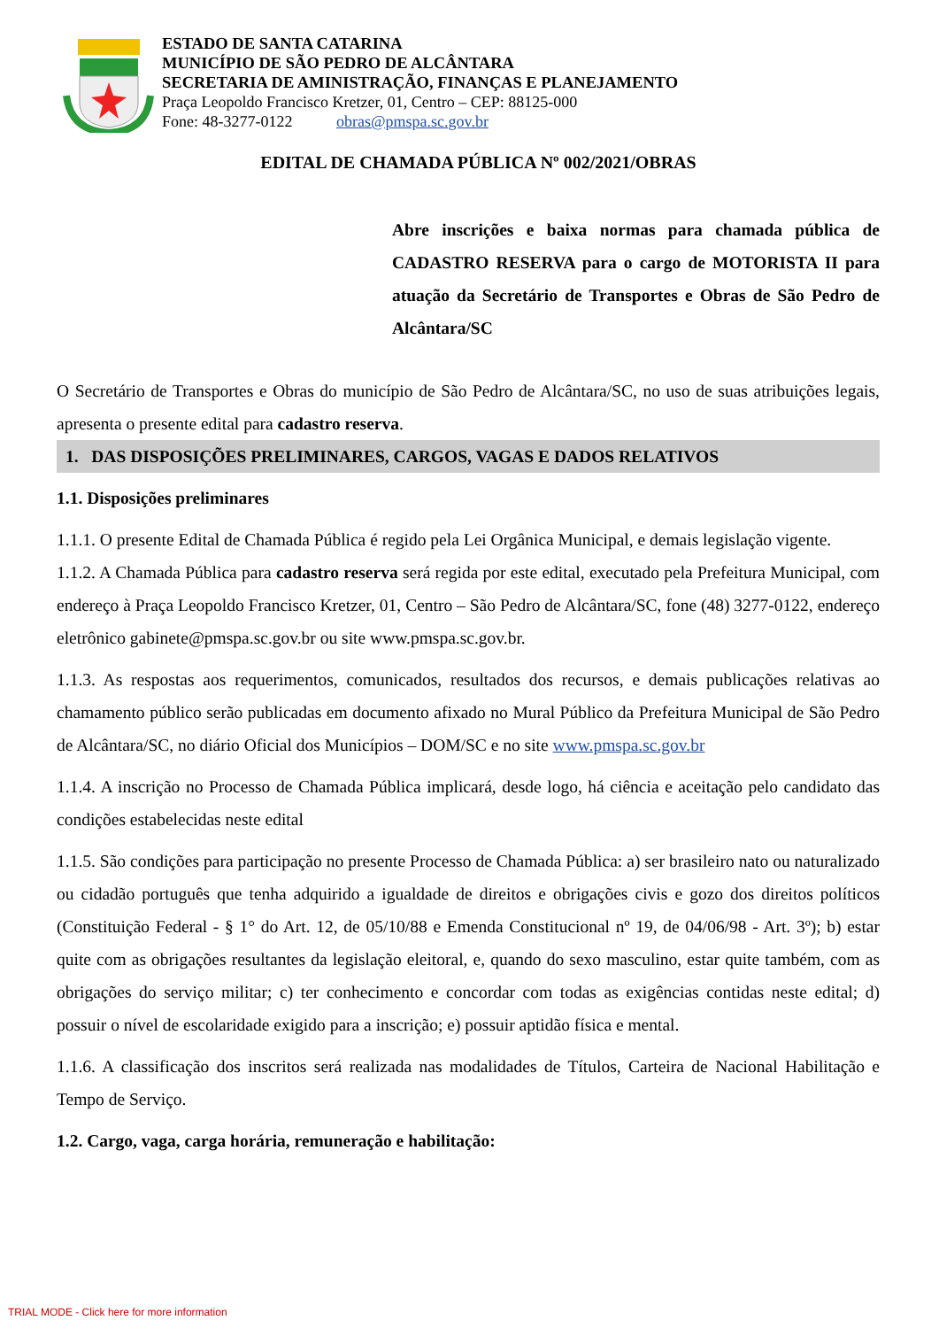ESTADO DE SANTA CATARINA
MUNICÍPIO DE SÃO PEDRO DE ALCÂNTARA
SECRETARIA DE AMINISTRAÇÃO, FINANÇAS E PLANEJAMENTO
Praça Leopoldo Francisco Kretzer, 01, Centro – CEP: 88125-000
Fone: 48-3277-0122 obras@pmspa.sc.gov.br
EDITAL DE CHAMADA PÚBLICA Nº 002/2021/OBRAS
Abre inscrições e baixa normas para chamada pública de CADASTRO RESERVA para o cargo de MOTORISTA II para atuação da Secretário de Transportes e Obras de São Pedro de Alcântara/SC
O Secretário de Transportes e Obras do município de São Pedro de Alcântara/SC, no uso de suas atribuições legais, apresenta o presente edital para cadastro reserva.
1. DAS DISPOSIÇÕES PRELIMINARES, CARGOS, VAGAS E DADOS RELATIVOS
1.1. Disposições preliminares
1.1.1. O presente Edital de Chamada Pública é regido pela Lei Orgânica Municipal, e demais legislação vigente.
1.1.2. A Chamada Pública para cadastro reserva será regida por este edital, executado pela Prefeitura Municipal, com endereço à Praça Leopoldo Francisco Kretzer, 01, Centro – São Pedro de Alcântara/SC, fone (48) 3277-0122, endereço eletrônico gabinete@pmspa.sc.gov.br ou site www.pmspa.sc.gov.br.
1.1.3. As respostas aos requerimentos, comunicados, resultados dos recursos, e demais publicações relativas ao chamamento público serão publicadas em documento afixado no Mural Público da Prefeitura Municipal de São Pedro de Alcântara/SC, no diário Oficial dos Municípios – DOM/SC e no site www.pmspa.sc.gov.br
1.1.4. A inscrição no Processo de Chamada Pública implicará, desde logo, há ciência e aceitação pelo candidato das condições estabelecidas neste edital
1.1.5. São condições para participação no presente Processo de Chamada Pública: a) ser brasileiro nato ou naturalizado ou cidadão português que tenha adquirido a igualdade de direitos e obrigações civis e gozo dos direitos políticos (Constituição Federal - § 1° do Art. 12, de 05/10/88 e Emenda Constitucional nº 19, de 04/06/98 - Art. 3º); b) estar quite com as obrigações resultantes da legislação eleitoral, e, quando do sexo masculino, estar quite também, com as obrigações do serviço militar; c) ter conhecimento e concordar com todas as exigências contidas neste edital; d) possuir o nível de escolaridade exigido para a inscrição; e) possuir aptidão física e mental.
1.1.6. A classificação dos inscritos será realizada nas modalidades de Títulos, Carteira de Nacional Habilitação e Tempo de Serviço.
1.2. Cargo, vaga, carga horária, remuneração e habilitação:
TRIAL MODE - Click here for more information